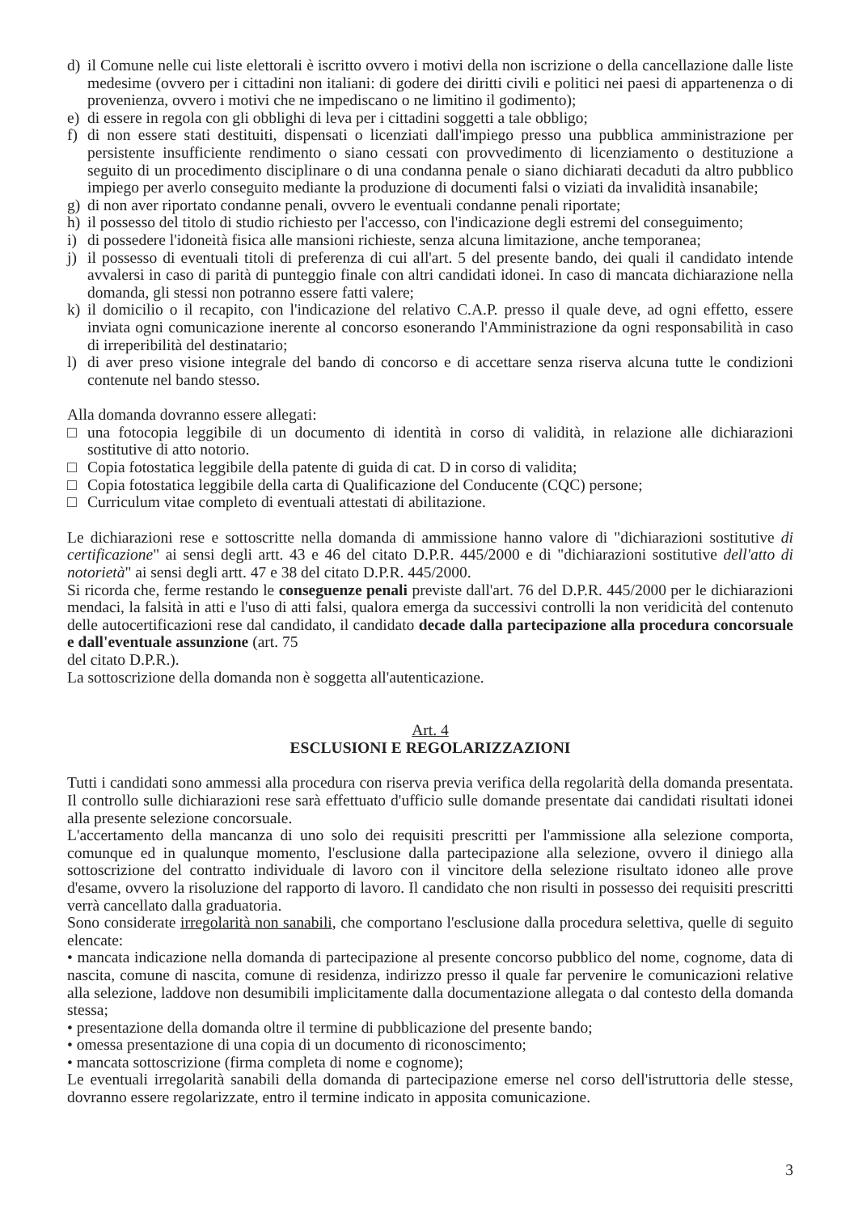d) il Comune nelle cui liste elettorali è iscritto ovvero i motivi della non iscrizione o della cancellazione dalle liste medesime (ovvero per i cittadini non italiani: di godere dei diritti civili e politici nei paesi di appartenenza o di provenienza, ovvero i motivi che ne impediscano o ne limitino il godimento);
e) di essere in regola con gli obblighi di leva per i cittadini soggetti a tale obbligo;
f) di non essere stati destituiti, dispensati o licenziati dall'impiego presso una pubblica amministrazione per persistente insufficiente rendimento o siano cessati con provvedimento di licenziamento o destituzione a seguito di un procedimento disciplinare o di una condanna penale o siano dichiarati decaduti da altro pubblico impiego per averlo conseguito mediante la produzione di documenti falsi o viziati da invalidità insanabile;
g) di non aver riportato condanne penali, ovvero le eventuali condanne penali riportate;
h) il possesso del titolo di studio richiesto per l'accesso, con l'indicazione degli estremi del conseguimento;
i) di possedere l'idoneità fisica alle mansioni richieste, senza alcuna limitazione, anche temporanea;
j) il possesso di eventuali titoli di preferenza di cui all'art. 5 del presente bando, dei quali il candidato intende avvalersi in caso di parità di punteggio finale con altri candidati idonei. In caso di mancata dichiarazione nella domanda, gli stessi non potranno essere fatti valere;
k) il domicilio o il recapito, con l'indicazione del relativo C.A.P. presso il quale deve, ad ogni effetto, essere inviata ogni comunicazione inerente al concorso esonerando l'Amministrazione da ogni responsabilità in caso di irreperibilità del destinatario;
l) di aver preso visione integrale del bando di concorso e di accettare senza riserva alcuna tutte le condizioni contenute nel bando stesso.
Alla domanda dovranno essere allegati:
□ una fotocopia leggibile di un documento di identità in corso di validità, in relazione alle dichiarazioni sostitutive di atto notorio.
□ Copia fotostatica leggibile della patente di guida di cat. D in corso di validita;
□ Copia fotostatica leggibile della carta di Qualificazione del Conducente (CQC) persone;
□ Curriculum vitae completo di eventuali attestati di abilitazione.
Le dichiarazioni rese e sottoscritte nella domanda di ammissione hanno valore di "dichiarazioni sostitutive di certificazione" ai sensi degli artt. 43 e 46 del citato D.P.R. 445/2000 e di "dichiarazioni sostitutive dell'atto di notorietà" ai sensi degli artt. 47 e 38 del citato D.P.R. 445/2000.
Si ricorda che, ferme restando le conseguenze penali previste dall'art. 76 del D.P.R. 445/2000 per le dichiarazioni mendaci, la falsità in atti e l'uso di atti falsi, qualora emerga da successivi controlli la non veridicità del contenuto delle autocertificazioni rese dal candidato, il candidato decade dalla partecipazione alla procedura concorsuale e dall'eventuale assunzione (art. 75
del citato D.P.R.).
La sottoscrizione della domanda non è soggetta all'autenticazione.
Art. 4
ESCLUSIONI E REGOLARIZZAZIONI
Tutti i candidati sono ammessi alla procedura con riserva previa verifica della regolarità della domanda presentata. Il controllo sulle dichiarazioni rese sarà effettuato d'ufficio sulle domande presentate dai candidati risultati idonei alla presente selezione concorsuale.
L'accertamento della mancanza di uno solo dei requisiti prescritti per l'ammissione alla selezione comporta, comunque ed in qualunque momento, l'esclusione dalla partecipazione alla selezione, ovvero il diniego alla sottoscrizione del contratto individuale di lavoro con il vincitore della selezione risultato idoneo alle prove d'esame, ovvero la risoluzione del rapporto di lavoro. Il candidato che non risulti in possesso dei requisiti prescritti verrà cancellato dalla graduatoria.
Sono considerate irregolarità non sanabili, che comportano l'esclusione dalla procedura selettiva, quelle di seguito elencate:
• mancata indicazione nella domanda di partecipazione al presente concorso pubblico del nome, cognome, data di nascita, comune di nascita, comune di residenza, indirizzo presso il quale far pervenire le comunicazioni relative alla selezione, laddove non desumibili implicitamente dalla documentazione allegata o dal contesto della domanda stessa;
• presentazione della domanda oltre il termine di pubblicazione del presente bando;
• omessa presentazione di una copia di un documento di riconoscimento;
• mancata sottoscrizione (firma completa di nome e cognome);
Le eventuali irregolarità sanabili della domanda di partecipazione emerse nel corso dell'istruttoria delle stesse, dovranno essere regolarizzate, entro il termine indicato in apposita comunicazione.
3